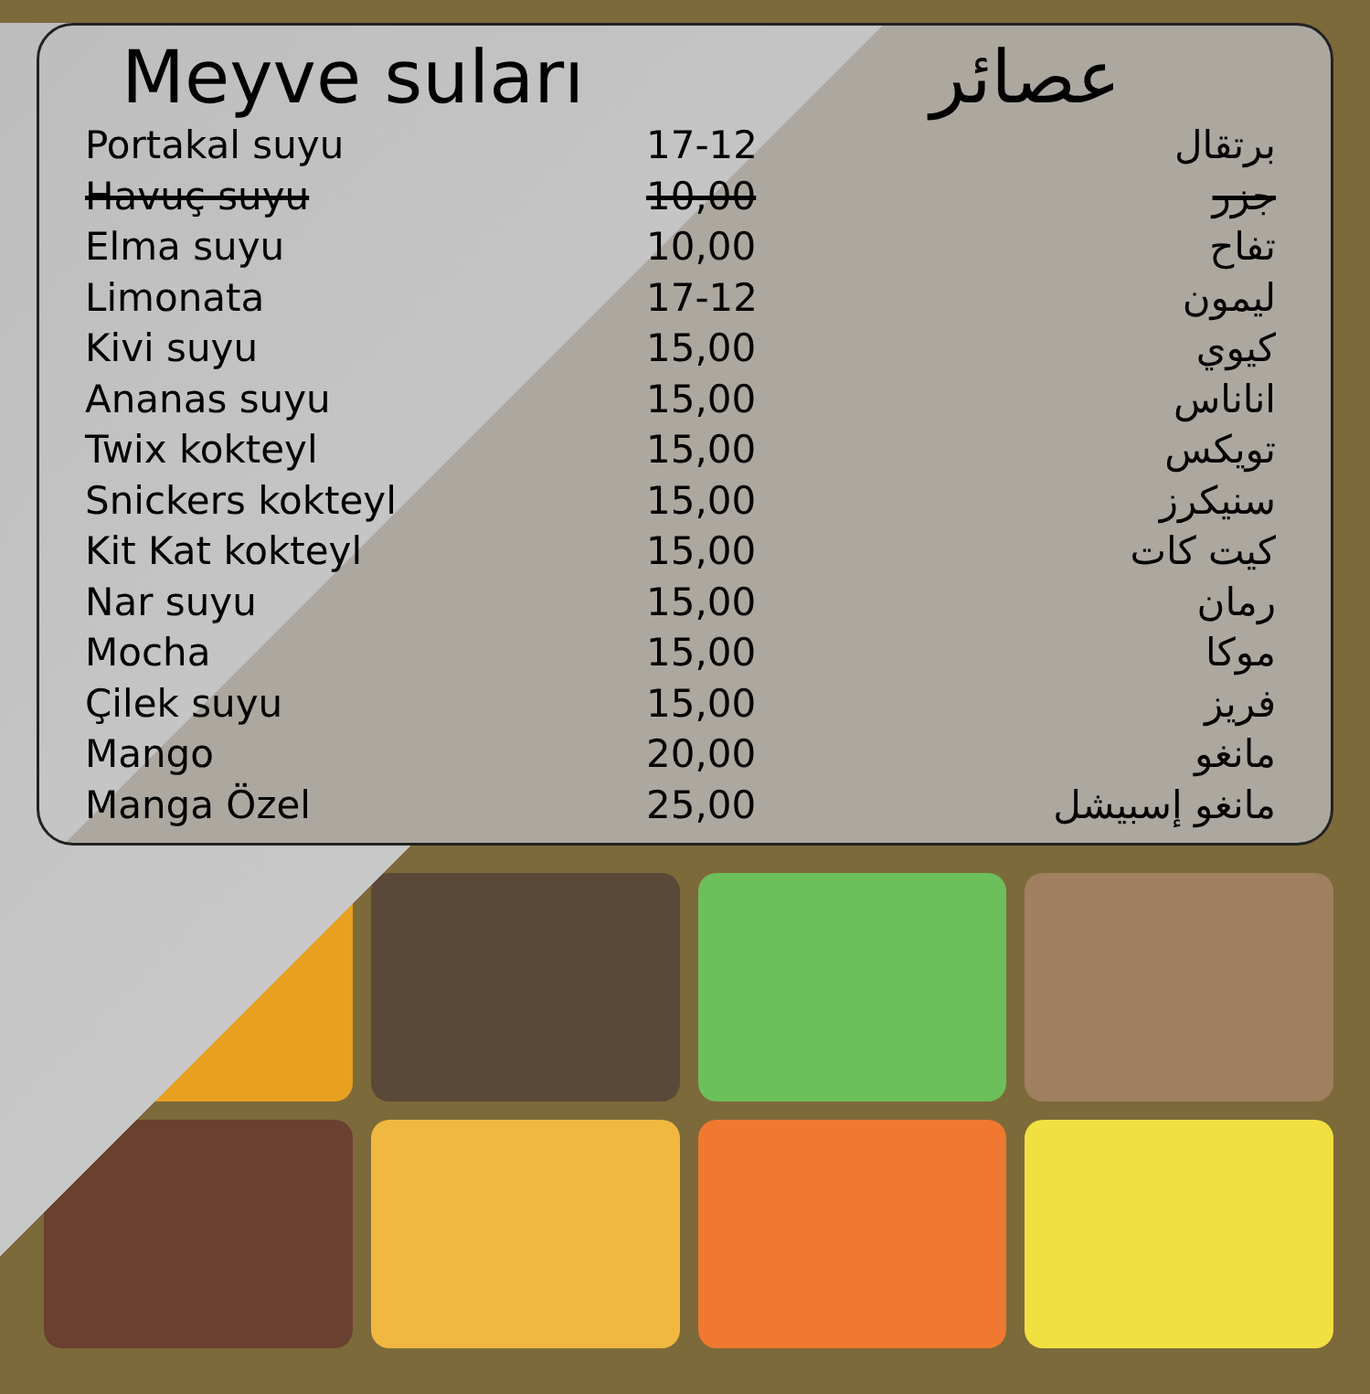Meyve suları عصائر
| Portakal suyu | 17-12 | برتقال |
| Havuç suyu | 10,00 | جزر |
| Elma suyu | 10,00 | تفاح |
| Limonata | 17-12 | ليمون |
| Kivi suyu | 15,00 | كيوي |
| Ananas suyu | 15,00 | اناناس |
| Twix kokteyl | 15,00 | تويكس |
| Snickers kokteyl | 15,00 | سنيكرز |
| Kit Kat kokteyl | 15,00 | كيت كات |
| Nar suyu | 15,00 | رمان |
| Mocha | 15,00 | موكا |
| Çilek suyu | 15,00 | فريز |
| Mango | 20,00 | مانغو |
| Manga Özel | 25,00 | مانغو إسبيشل |